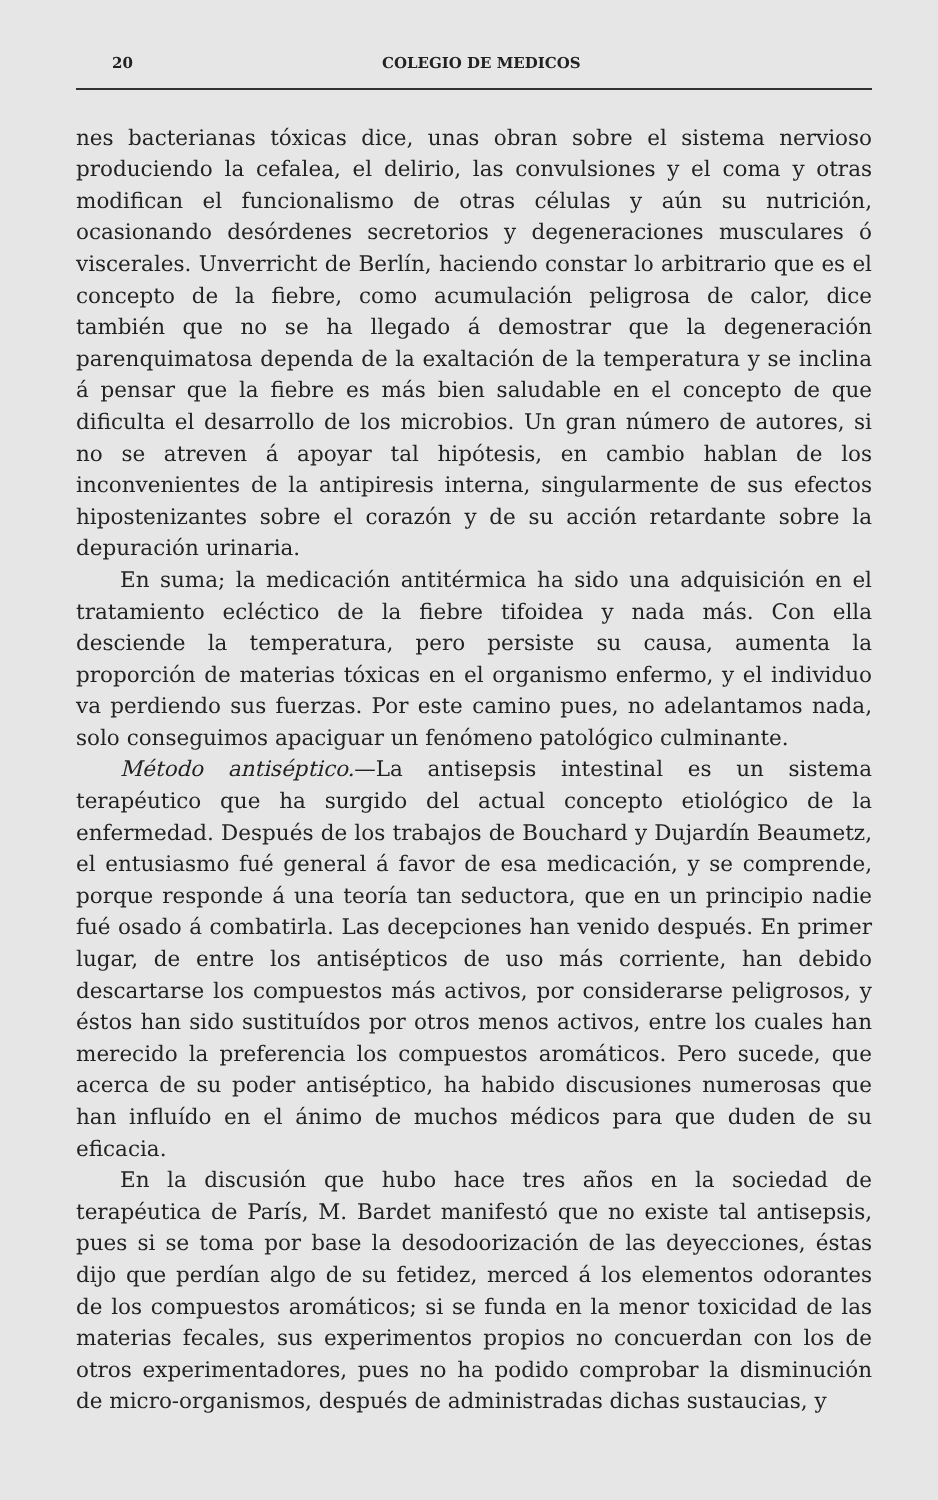20 COLEGIO DE MEDICOS
nes bacterianas tóxicas dice, unas obran sobre el sistema nervioso produciendo la cefalea, el delirio, las convulsiones y el coma y otras modifican el funcionalismo de otras células y aún su nutrición, ocasionando desórdenes secretorios y degeneraciones musculares ó viscerales. Unverricht de Berlín, haciendo constar lo arbitrario que es el concepto de la fiebre, como acumulación peligrosa de calor, dice también que no se ha llegado á demostrar que la degeneración parenquimatosa dependa de la exaltación de la temperatura y se inclina á pensar que la fiebre es más bien saludable en el concepto de que dificulta el desarrollo de los microbios. Un gran número de autores, si no se atreven á apoyar tal hipótesis, en cambio hablan de los inconvenientes de la antipiresis interna, singularmente de sus efectos hipostenizantes sobre el corazón y de su acción retardante sobre la depuración urinaria.
En suma; la medicación antitérmica ha sido una adquisición en el tratamiento ecléctico de la fiebre tifoidea y nada más. Con ella desciende la temperatura, pero persiste su causa, aumenta la proporción de materias tóxicas en el organismo enfermo, y el individuo va perdiendo sus fuerzas. Por este camino pues, no adelantamos nada, solo conseguimos apaciguar un fenómeno patológico culminante.
Método antiséptico.—La antisepsis intestinal es un sistema terapéutico que ha surgido del actual concepto etiológico de la enfermedad. Después de los trabajos de Bouchard y Dujardín Beaumetz, el entusiasmo fué general á favor de esa medicación, y se comprende, porque responde á una teoría tan seductora, que en un principio nadie fué osado á combatirla. Las decepciones han venido después. En primer lugar, de entre los antisépticos de uso más corriente, han debido descartarse los compuestos más activos, por considerarse peligrosos, y éstos han sido sustituídos por otros menos activos, entre los cuales han merecido la preferencia los compuestos aromáticos. Pero sucede, que acerca de su poder antiséptico, ha habido discusiones numerosas que han influído en el ánimo de muchos médicos para que duden de su eficacia.
En la discusión que hubo hace tres años en la sociedad de terapéutica de París, M. Bardet manifestó que no existe tal antisepsis, pues si se toma por base la desodoorización de las deyecciones, éstas dijo que perdían algo de su fetidez, merced á los elementos odorantes de los compuestos aromáticos; si se funda en la menor toxicidad de las materias fecales, sus experimentos propios no concuerdan con los de otros experimentadores, pues no ha podido comprobar la disminución de micro-organismos, después de administradas dichas sustaucias, y